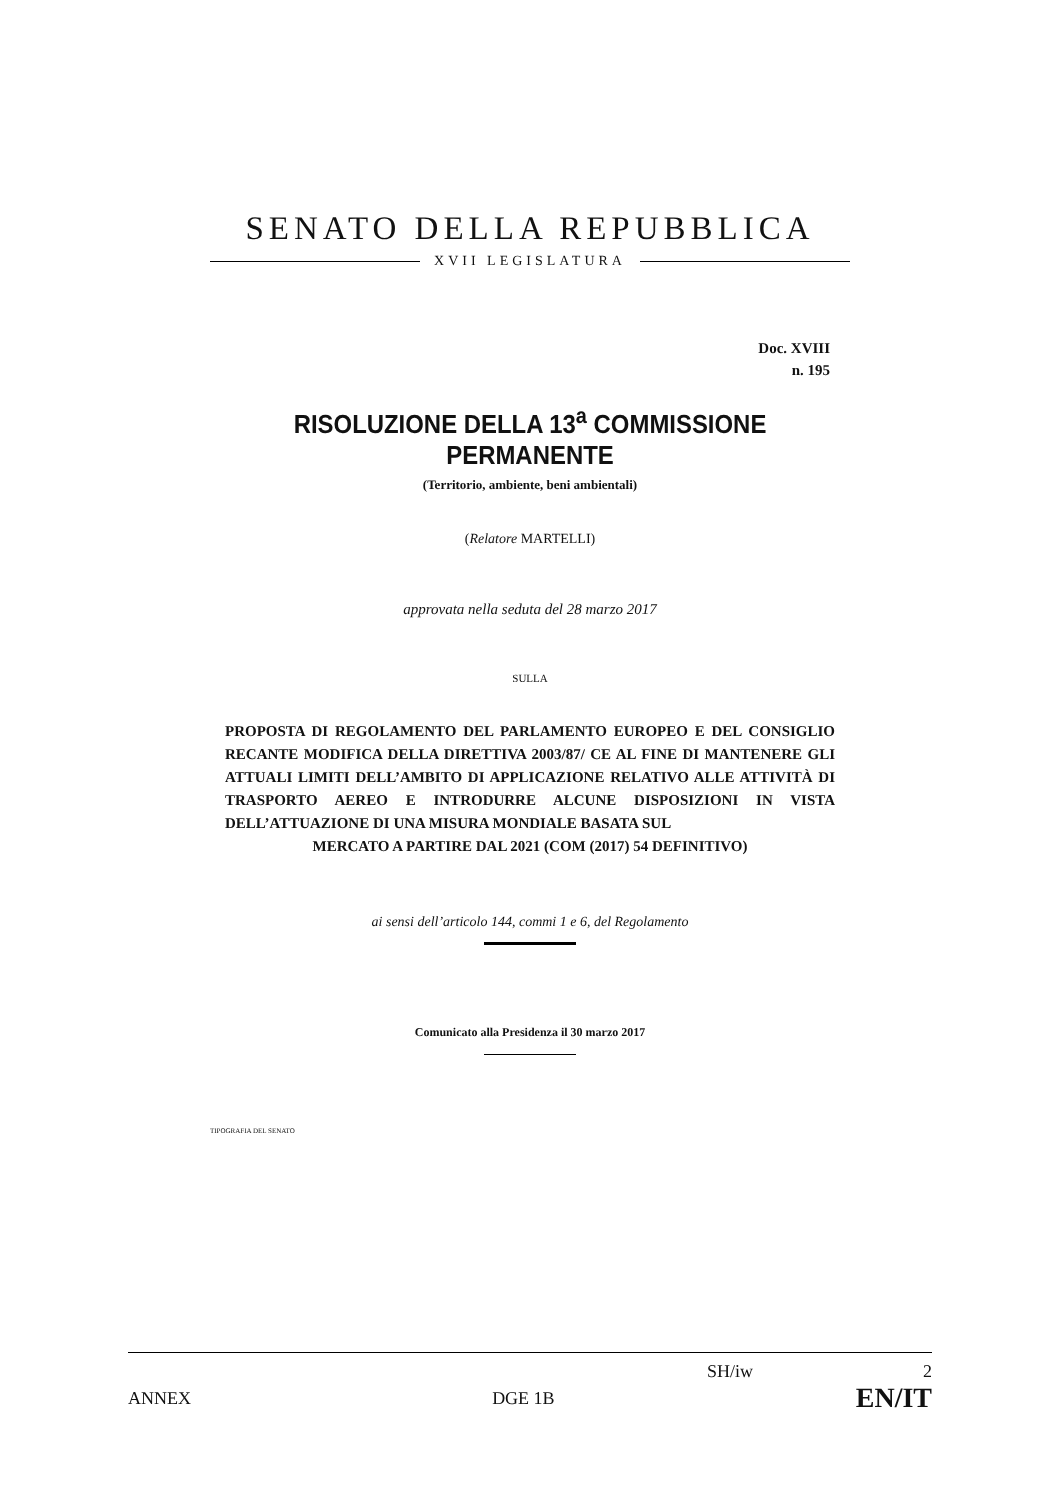SENATO DELLA REPUBBLICA
XVII LEGISLATURA
Doc. XVIII
n. 195
RISOLUZIONE DELLA 13<sup>a</sup> COMMISSIONE PERMANENTE
(Territorio, ambiente, beni ambientali)
(Relatore MARTELLI)
approvata nella seduta del 28 marzo 2017
SULLA
PROPOSTA DI REGOLAMENTO DEL PARLAMENTO EUROPEO E DEL CONSIGLIO RECANTE MODIFICA DELLA DIRETTIVA 2003/87/ CE AL FINE DI MANTENERE GLI ATTUALI LIMITI DELL’AMBITO DI APPLICAZIONE RELATIVO ALLE ATTIVITÀ DI TRASPORTO AEREO E INTRODURRE ALCUNE DISPOSIZIONI IN VISTA DELL’ATTUAZIONE DI UNA MISURA MONDIALE BASATA SUL
MERCATO A PARTIRE DAL 2021 (COM (2017) 54 DEFINITIVO)
ai sensi dell’articolo 144, commi 1 e 6, del Regolamento
Comunicato alla Presidenza il 30 marzo 2017
TIPOGRAFIA DEL SENATO
SH/iw 2
ANNEX DGE 1B EN/IT